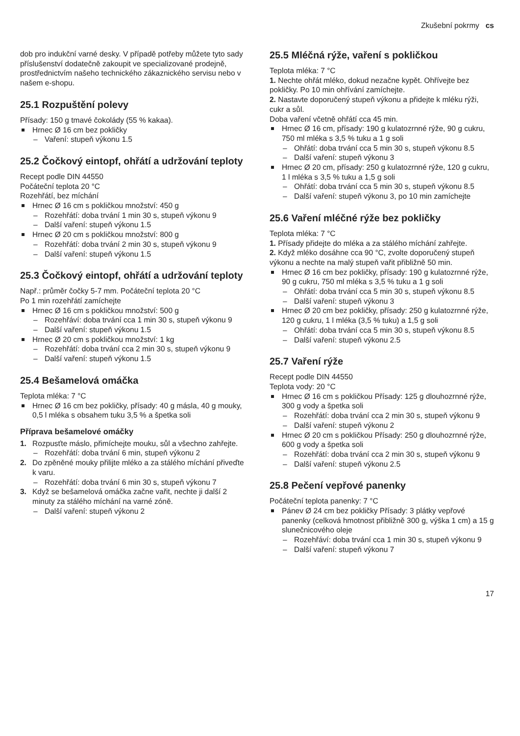Zkušební pokrmy cs
dob pro indukční varné desky. V případě potřeby můžete tyto sady příslušenství dodatečně zakoupit ve specializované prodejně, prostřednictvím našeho technického zákaznického servisu nebo v našem e-shopu.
25.1 Rozpuštění polevy
Přísady: 150 g tmavé čokolády (55 % kakaa).
Hrnec Ø 16 cm bez pokličky
– Vaření: stupeň výkonu 1.5
25.2 Čočkový eintopf, ohřátí a udržování teploty
Recept podle DIN 44550
Počáteční teplota 20 °C
Rozehřátí, bez míchání
Hrnec Ø 16 cm s pokličkou množství: 450 g
– Rozehřátí: doba trvání 1 min 30 s, stupeň výkonu 9
– Další vaření: stupeň výkonu 1.5
Hrnec Ø 20 cm s pokličkou množství: 800 g
– Rozehřátí: doba trvání 2 min 30 s, stupeň výkonu 9
– Další vaření: stupeň výkonu 1.5
25.3 Čočkový eintopf, ohřátí a udržování teploty
Např.: průměr čočky 5-7 mm. Počáteční teplota 20 °C
Po 1 min rozehřátí zamíchejte
Hrnec Ø 16 cm s pokličkou množství: 500 g
– Rozehřáví: doba trvání cca 1 min 30 s, stupeň výkonu 9
– Další vaření: stupeň výkonu 1.5
Hrnec Ø 20 cm s pokličkou množství: 1 kg
– Rozehřátí: doba trvání cca 2 min 30 s, stupeň výkonu 9
– Další vaření: stupeň výkonu 1.5
25.4 Bešamelová omáčka
Teplota mléka: 7 °C
Hrnec Ø 16 cm bez pokličky, přísady: 40 g másla, 40 g mouky, 0,5 l mléka s obsahem tuku 3,5 % a špetka soli
Příprava bešamelové omáčky
1. Rozpusťte máslo, přimíchejte mouku, sůl a všechno zahřejte.
– Rozehřátí: doba trvání 6 min, stupeň výkonu 2
2. Do zpěněné mouky přilijte mléko a za stálého míchání přiveďte k varu.
– Rozehřátí: doba trvání 6 min 30 s, stupeň výkonu 7
3. Když se bešamelová omáčka začne vařit, nechte ji další 2 minuty za stálého míchání na varné zóně.
– Další vaření: stupeň výkonu 2
25.5 Mléčná rýže, vaření s pokličkou
Teplota mléka: 7 °C
1. Nechte ohřát mléko, dokud nezačne kypět. Ohřívejte bez pokličky. Po 10 min ohřívání zamíchejte.
2. Nastavte doporučený stupeň výkonu a přidejte k mléku rýži, cukr a sůl.
Doba vaření včetně ohřátí cca 45 min.
Hrnec Ø 16 cm, přísady: 190 g kulatozrnné rýže, 90 g cukru, 750 ml mléka s 3,5 % tuku a 1 g soli
– Ohřátí: doba trvání cca 5 min 30 s, stupeň výkonu 8.5
– Další vaření: stupeň výkonu 3
Hrnec Ø 20 cm, přísady: 250 g kulatozrnné rýže, 120 g cukru, 1 l mléka s 3,5 % tuku a 1,5 g soli
– Ohřátí: doba trvání cca 5 min 30 s, stupeň výkonu 8.5
– Další vaření: stupeň výkonu 3, po 10 min zamíchejte
25.6 Vaření mléčné rýže bez pokličky
Teplota mléka: 7 °C
1. Přísady přidejte do mléka a za stálého míchání zahřejte.
2. Když mléko dosáhne cca 90 °C, zvolte doporučený stupeň výkonu a nechte na malý stupeň vařit přibližně 50 min.
Hrnec Ø 16 cm bez pokličky, přísady: 190 g kulatozrnné rýže, 90 g cukru, 750 ml mléka s 3,5 % tuku a 1 g soli
– Ohřátí: doba trvání cca 5 min 30 s, stupeň výkonu 8.5
– Další vaření: stupeň výkonu 3
Hrnec Ø 20 cm bez pokličky, přísady: 250 g kulatozrnné rýže, 120 g cukru, 1 l mléka (3,5 % tuku) a 1,5 g soli
– Ohřátí: doba trvání cca 5 min 30 s, stupeň výkonu 8.5
– Další vaření: stupeň výkonu 2.5
25.7 Vaření rýže
Recept podle DIN 44550
Teplota vody: 20 °C
Hrnec Ø 16 cm s pokličkou Přísady: 125 g dlouhozrnné rýže, 300 g vody a špetka soli
– Rozehřátí: doba trvání cca 2 min 30 s, stupeň výkonu 9
– Další vaření: stupeň výkonu 2
Hrnec Ø 20 cm s pokličkou Přísady: 250 g dlouhozrnné rýže, 600 g vody a špetka soli
– Rozehřátí: doba trvání cca 2 min 30 s, stupeň výkonu 9
– Další vaření: stupeň výkonu 2.5
25.8 Pečení vepřové panenky
Počáteční teplota panenky: 7 °C
Pánev Ø 24 cm bez pokličky Přísady: 3 plátky vepřové panenky (celková hmotnost přibližně 300 g, výška 1 cm) a 15 g slunečnicového oleje
– Rozehřáví: doba trvání cca 1 min 30 s, stupeň výkonu 9
– Další vaření: stupeň výkonu 7
17